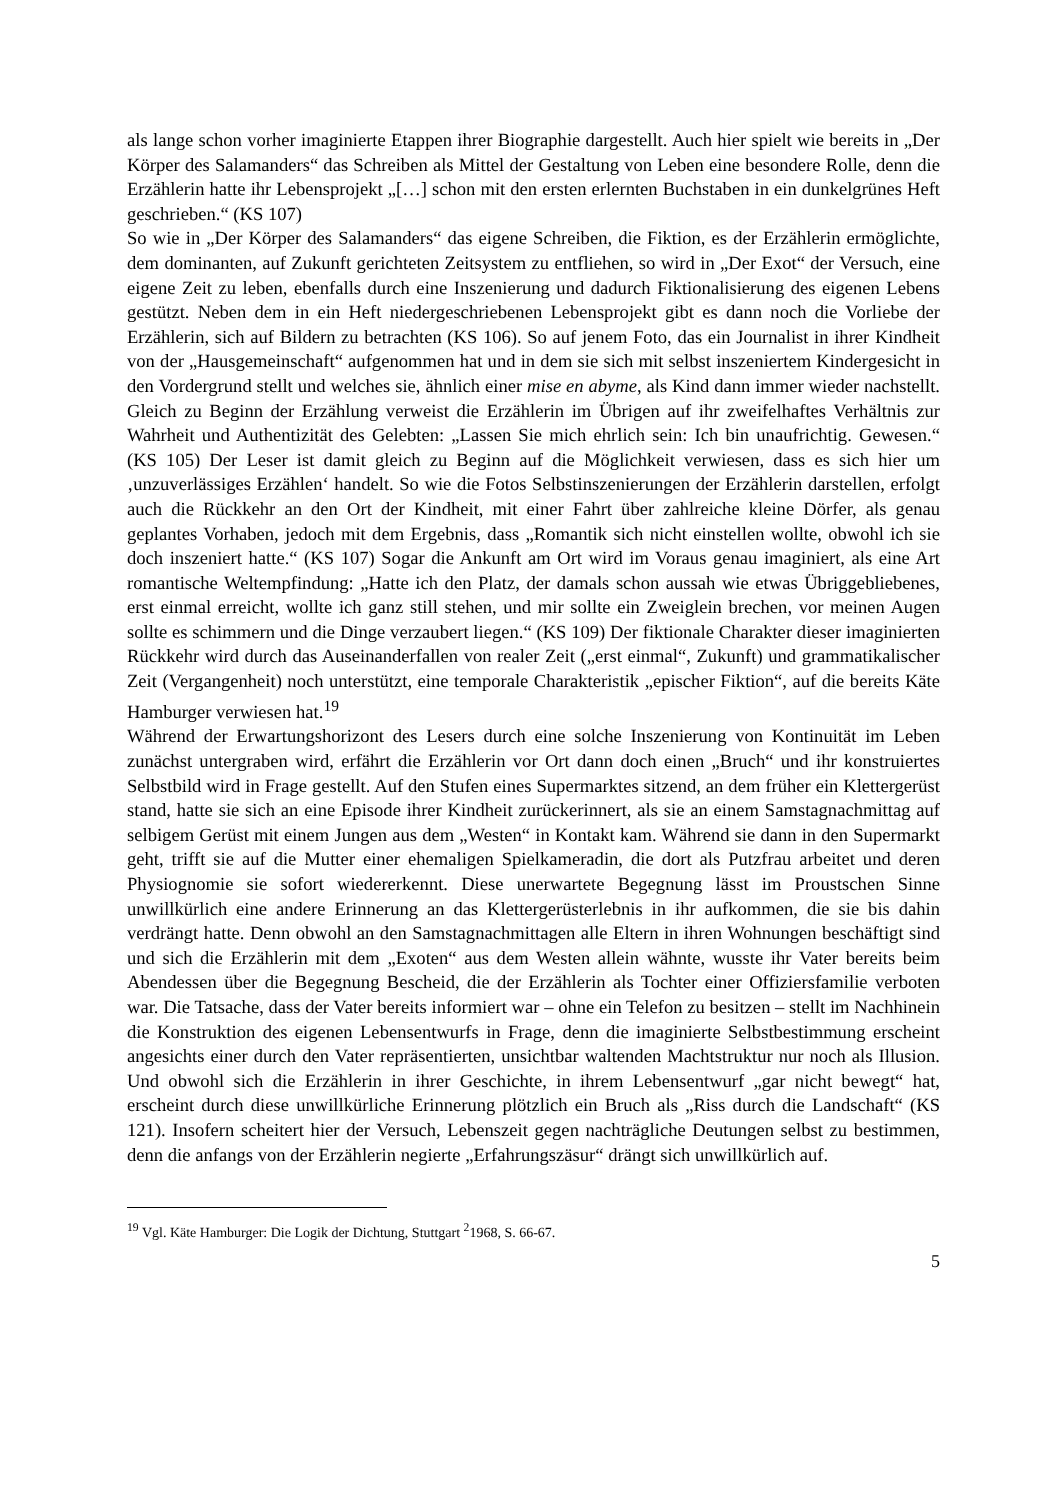als lange schon vorher imaginierte Etappen ihrer Biographie dargestellt. Auch hier spielt wie bereits in „Der Körper des Salamanders“ das Schreiben als Mittel der Gestaltung von Leben eine besondere Rolle, denn die Erzählerin hatte ihr Lebensprojekt „[…] schon mit den ersten erlernten Buchstaben in ein dunkelgrünes Heft geschrieben.“ (KS 107)
So wie in „Der Körper des Salamanders“ das eigene Schreiben, die Fiktion, es der Erzählerin ermöglichte, dem dominanten, auf Zukunft gerichteten Zeitsystem zu entfliehen, so wird in „Der Exot“ der Versuch, eine eigene Zeit zu leben, ebenfalls durch eine Inszenierung und dadurch Fiktionalisierung des eigenen Lebens gestützt. Neben dem in ein Heft niedergeschriebenen Lebensprojekt gibt es dann noch die Vorliebe der Erzählerin, sich auf Bildern zu betrachten (KS 106). So auf jenem Foto, das ein Journalist in ihrer Kindheit von der „Hausgemeinschaft“ aufgenommen hat und in dem sie sich mit selbst inszeniertem Kindergesicht in den Vordergrund stellt und welches sie, ähnlich einer mise en abyme, als Kind dann immer wieder nachstellt. Gleich zu Beginn der Erzählung verweist die Erzählerin im Übrigen auf ihr zweifelhaftes Verhältnis zur Wahrheit und Authentizität des Gelebten: „Lassen Sie mich ehrlich sein: Ich bin unaufrichtig. Gewesen.“ (KS 105) Der Leser ist damit gleich zu Beginn auf die Möglichkeit verwiesen, dass es sich hier um ‚unzuverlässiges Erzählen‘ handelt. So wie die Fotos Selbstinszenierungen der Erzählerin darstellen, erfolgt auch die Rückkehr an den Ort der Kindheit, mit einer Fahrt über zahlreiche kleine Dörfer, als genau geplantes Vorhaben, jedoch mit dem Ergebnis, dass „Romantik sich nicht einstellen wollte, obwohl ich sie doch inszeniert hatte.“ (KS 107) Sogar die Ankunft am Ort wird im Voraus genau imaginiert, als eine Art romantische Weltempfindung: „Hatte ich den Platz, der damals schon aussah wie etwas Übriggebliebenes, erst einmal erreicht, wollte ich ganz still stehen, und mir sollte ein Zweiglein brechen, vor meinen Augen sollte es schimmern und die Dinge verzaubert liegen.“ (KS 109) Der fiktionale Charakter dieser imaginierten Rückkehr wird durch das Auseinanderfallen von realer Zeit („erst einmal“, Zukunft) und grammatikalischer Zeit (Vergangenheit) noch unterstützt, eine temporale Charakteristik „epischer Fiktion“, auf die bereits Käte Hamburger verwiesen hat.<sup>19</sup>
Während der Erwartungshorizont des Lesers durch eine solche Inszenierung von Kontinuität im Leben zunächst untergraben wird, erfährt die Erzählerin vor Ort dann doch einen „Bruch“ und ihr konstruiertes Selbstbild wird in Frage gestellt. Auf den Stufen eines Supermarktes sitzend, an dem früher ein Klettergerüst stand, hatte sie sich an eine Episode ihrer Kindheit zurückerinnert, als sie an einem Samstagnachmittag auf selbigem Gerüst mit einem Jungen aus dem „Westen“ in Kontakt kam. Während sie dann in den Supermarkt geht, trifft sie auf die Mutter einer ehemaligen Spielkameradin, die dort als Putzfrau arbeitet und deren Physiognomie sie sofort wiedererkennt. Diese unerwartete Begegnung lässt im Proustschen Sinne unwillkürlich eine andere Erinnerung an das Klettergerüsterlebnis in ihr aufkommen, die sie bis dahin verdrängt hatte. Denn obwohl an den Samstagnachmittagen alle Eltern in ihren Wohnungen beschäftigt sind und sich die Erzählerin mit dem „Exoten“ aus dem Westen allein wähnte, wusste ihr Vater bereits beim Abendessen über die Begegnung Bescheid, die der Erzählerin als Tochter einer Offiziersfamilie verboten war. Die Tatsache, dass der Vater bereits informiert war – ohne ein Telefon zu besitzen – stellt im Nachhinein die Konstruktion des eigenen Lebensentwurfs in Frage, denn die imaginierte Selbstbestimmung erscheint angesichts einer durch den Vater repräsentierten, unsichtbar waltenden Machtstruktur nur noch als Illusion. Und obwohl sich die Erzählerin in ihrer Geschichte, in ihrem Lebensentwurf „gar nicht bewegt“ hat, erscheint durch diese unwillkürliche Erinnerung plötzlich ein Bruch als „Riss durch die Landschaft“ (KS 121). Insofern scheitert hier der Versuch, Lebenszeit gegen nachträgliche Deutungen selbst zu bestimmen, denn die anfangs von der Erzählerin negierte „Erfahrungszäsur“ drängt sich unwillkürlich auf.
<sup>19</sup> Vgl. Käte Hamburger: Die Logik der Dichtung, Stuttgart <sup>2</sup>1968, S. 66-67.
5